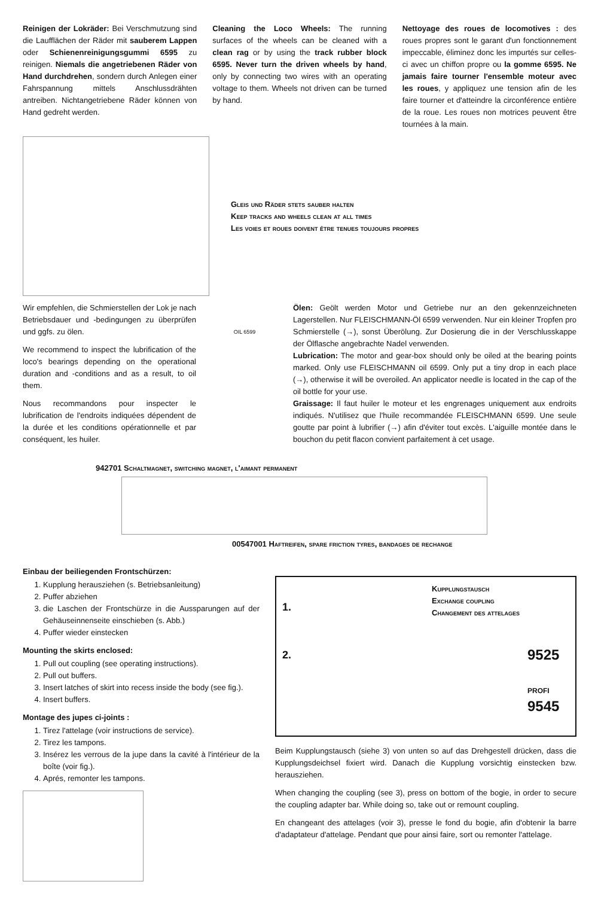Reinigen der Lokräder: Bei Verschmutzung sind die Laufflächen der Räder mit sauberem Lappen oder Schienenreinigungsgummi 6595 zu reinigen. Niemals die angetriebenen Räder von Hand durchdrehen, sondern durch Anlegen einer Fahrspannung mittels Anschlussdrähten antreiben. Nichtangetriebene Räder können von Hand gedreht werden.
Cleaning the Loco Wheels: The running surfaces of the wheels can be cleaned with a clean rag or by using the track rubber block 6595. Never turn the driven wheels by hand, only by connecting two wires with an operating voltage to them. Wheels not driven can be turned by hand.
Nettoyage des roues de locomotives : des roues propres sont le garant d'un fonctionnement impeccable, éliminez donc les impurtés sur celles-ci avec un chiffon propre ou la gomme 6595. Ne jamais faire tourner l'ensemble moteur avec les roues, y appliquez une tension afin de les faire tourner et d'atteindre la circonférence entière de la roue. Les roues non motrices peuvent être tournées à la main.
Gleis und Räder stets sauber halten
Keep tracks and wheels clean at all times
Les voies et roues doivent être tenues toujours propres
Wir empfehlen, die Schmierstellen der Lok je nach Betriebsdauer und -bedingungen zu überprüfen und ggfs. zu ölen.
We recommend to inspect the lubrification of the loco's bearings depending on the operational duration and -conditions and as a result, to oil them.
Nous recommandons pour inspecter le lubrification de l'endroits indiquées dépendent de la durée et les conditions opérationnelle et par conséquent, les huiler.
OIL 6599
Ölen: Geölt werden Motor und Getriebe nur an den gekennzeichneten Lagerstellen. Nur FLEISCHMANN-Öl 6599 verwenden. Nur ein kleiner Tropfen pro Schmierstelle (→), sonst Überölung. Zur Dosierung die in der Verschlusskappe der Ölflasche angebrachte Nadel verwenden.
Lubrication: The motor and gear-box should only be oiled at the bearing points marked. Only use FLEISCHMANN oil 6599. Only put a tiny drop in each place (→), otherwise it will be overoiled. An applicator needle is located in the cap of the oil bottle for your use.
Graissage: Il faut huiler le moteur et les engrenages uniquement aux endroits indiqués. N'utilisez que l'huile recommandée FLEISCHMANN 6599. Une seule goutte par point à lubrifier (→) afin d'éviter tout excès. L'aiguille montée dans le bouchon du petit flacon convient parfaitement à cet usage.
942701 Schaltmagnet, switching magnet, l'aimant permanent
00547001 Haftreifen, spare friction tyres, bandages de rechange
Einbau der beiliegenden Frontschürzen:
1. Kupplung herausziehen (s. Betriebsanleitung)
2. Puffer abziehen
3. die Laschen der Frontschürze in die Aussparungen auf der Gehäuseinnenseite einschieben (s. Abb.)
4. Puffer wieder einstecken
Mounting the skirts enclosed:
1. Pull out coupling (see operating instructions).
2. Pull out buffers.
3. Insert latches of skirt into recess inside the body (see fig.).
4. Insert buffers.
Montage des jupes ci-joints :
1. Tirez l'attelage (voir instructions de service).
2. Tirez les tampons.
3. Insérez les verrous de la jupe dans la cavité à l'intérieur de la boîte (voir fig.).
4. Aprés, remonter les tampons.
1.
2.
Kupplungstausch
Exchange coupling
Changement des attelages
9525
PROFI
9545
Beim Kupplungstausch (siehe 3) von unten so auf das Drehgestell drücken, dass die Kupplungsdeichsel fixiert wird. Danach die Kupplung vorsichtig einstecken bzw. herausziehen.
When changing the coupling (see 3), press on bottom of the bogie, in order to secure the coupling adapter bar. While doing so, take out or remount coupling.
En changeant des attelages (voir 3), presse le fond du bogie, afin d'obtenir la barre d'adaptateur d'attelage. Pendant que pour ainsi faire, sort ou remonter l'attelage.